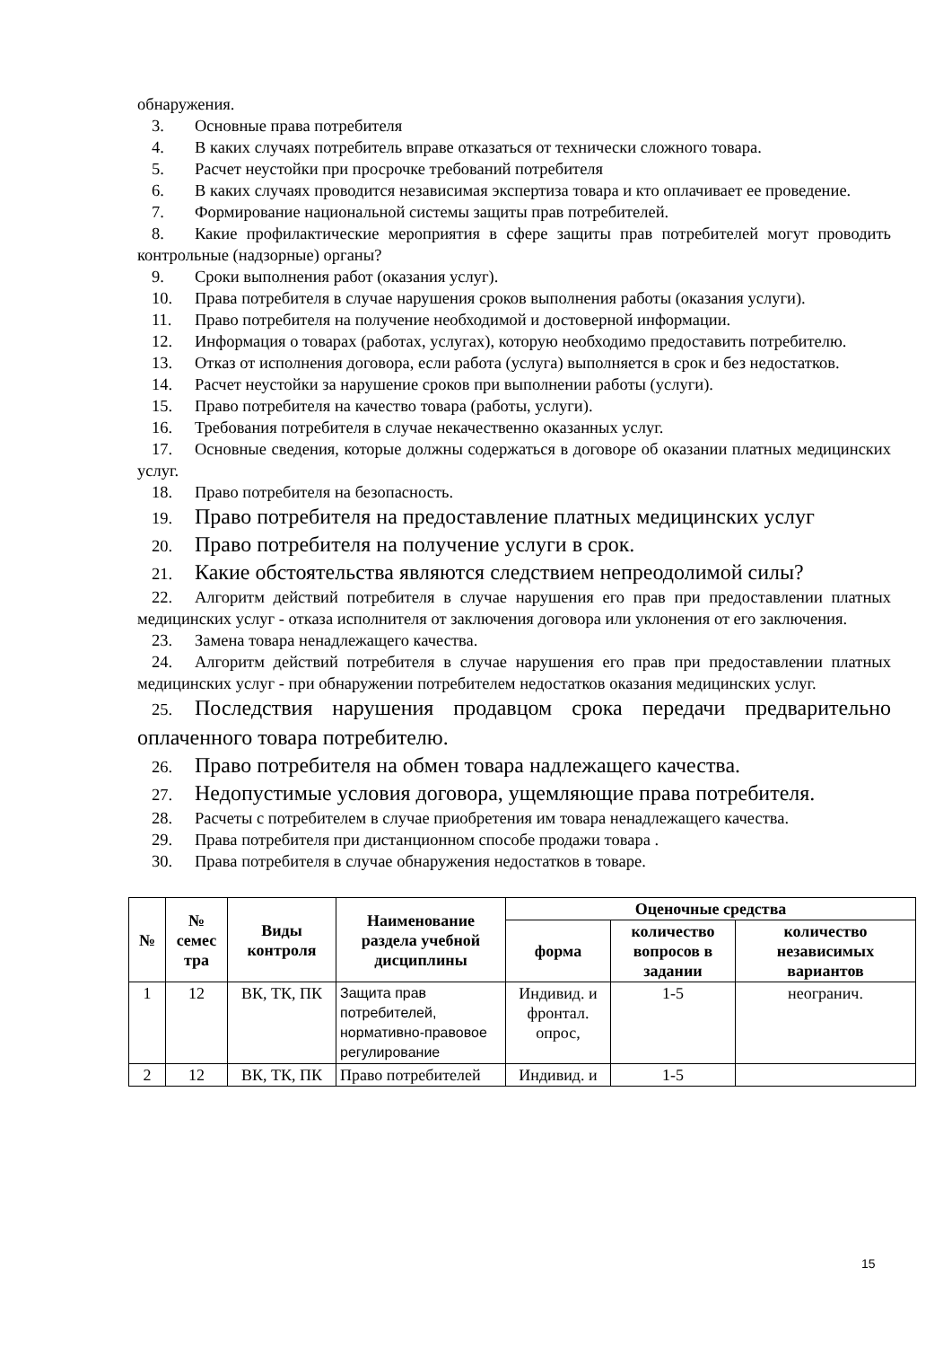обнаружения.
3. Основные права потребителя
4. В каких случаях потребитель вправе отказаться от технически сложного товара.
5. Расчет неустойки при просрочке требований потребителя
6. В каких случаях проводится независимая экспертиза товара и кто оплачивает ее проведение.
7. Формирование национальной системы защиты прав потребителей.
8. Какие профилактические мероприятия в сфере защиты прав потребителей могут проводить контрольные (надзорные) органы?
9. Сроки выполнения работ (оказания услуг).
10. Права потребителя в случае нарушения сроков выполнения работы (оказания услуги).
11. Право потребителя на получение необходимой и достоверной информации.
12. Информация о товарах (работах, услугах), которую необходимо предоставить потребителю.
13. Отказ от исполнения договора, если работа (услуга) выполняется в срок и без недостатков.
14. Расчет неустойки за нарушение сроков при выполнении работы (услуги).
15. Право потребителя на качество товара (работы, услуги).
16. Требования потребителя в случае некачественно оказанных услуг.
17. Основные сведения, которые должны содержаться в договоре об оказании платных медицинских услуг.
18. Право потребителя на безопасность.
19. Право потребителя на предоставление платных медицинских услуг
20. Право потребителя на получение услуги в срок.
21. Какие обстоятельства являются следствием непреодолимой силы?
22. Алгоритм действий потребителя в случае нарушения его прав при предоставлении платных медицинских услуг - отказа исполнителя от заключения договора или уклонения от его заключения.
23. Замена товара ненадлежащего качества.
24. Алгоритм действий потребителя в случае нарушения его прав при предоставлении платных медицинских услуг - при обнаружении потребителем недостатков оказания медицинских услуг.
25. Последствия нарушения продавцом срока передачи предварительно оплаченного товара потребителю.
26. Право потребителя на обмен товара надлежащего качества.
27. Недопустимые условия договора, ущемляющие права потребителя.
28. Расчеты с потребителем в случае приобретения им товара ненадлежащего качества.
29. Права потребителя при дистанционном способе продажи товара .
30. Права потребителя в случае обнаружения недостатков в товаре.
| № | № семес тра | Виды контроля | Наименование раздела учебной дисциплины | Оценочные средства | | |
| --- | --- | --- | --- | --- | --- | --- |
| | | | | форма | количество вопросов в задании | количество независимых вариантов |
| 1 | 12 | ВК, ТК, ПК | Защита прав потребителей, нормативно-правовое регулирование | Индивид. и фронтал. опрос, | 1-5 | неогранич. |
| 2 | 12 | ВК, ТК, ПК | Право потребителей | Индивид. и | 1-5 | |
15